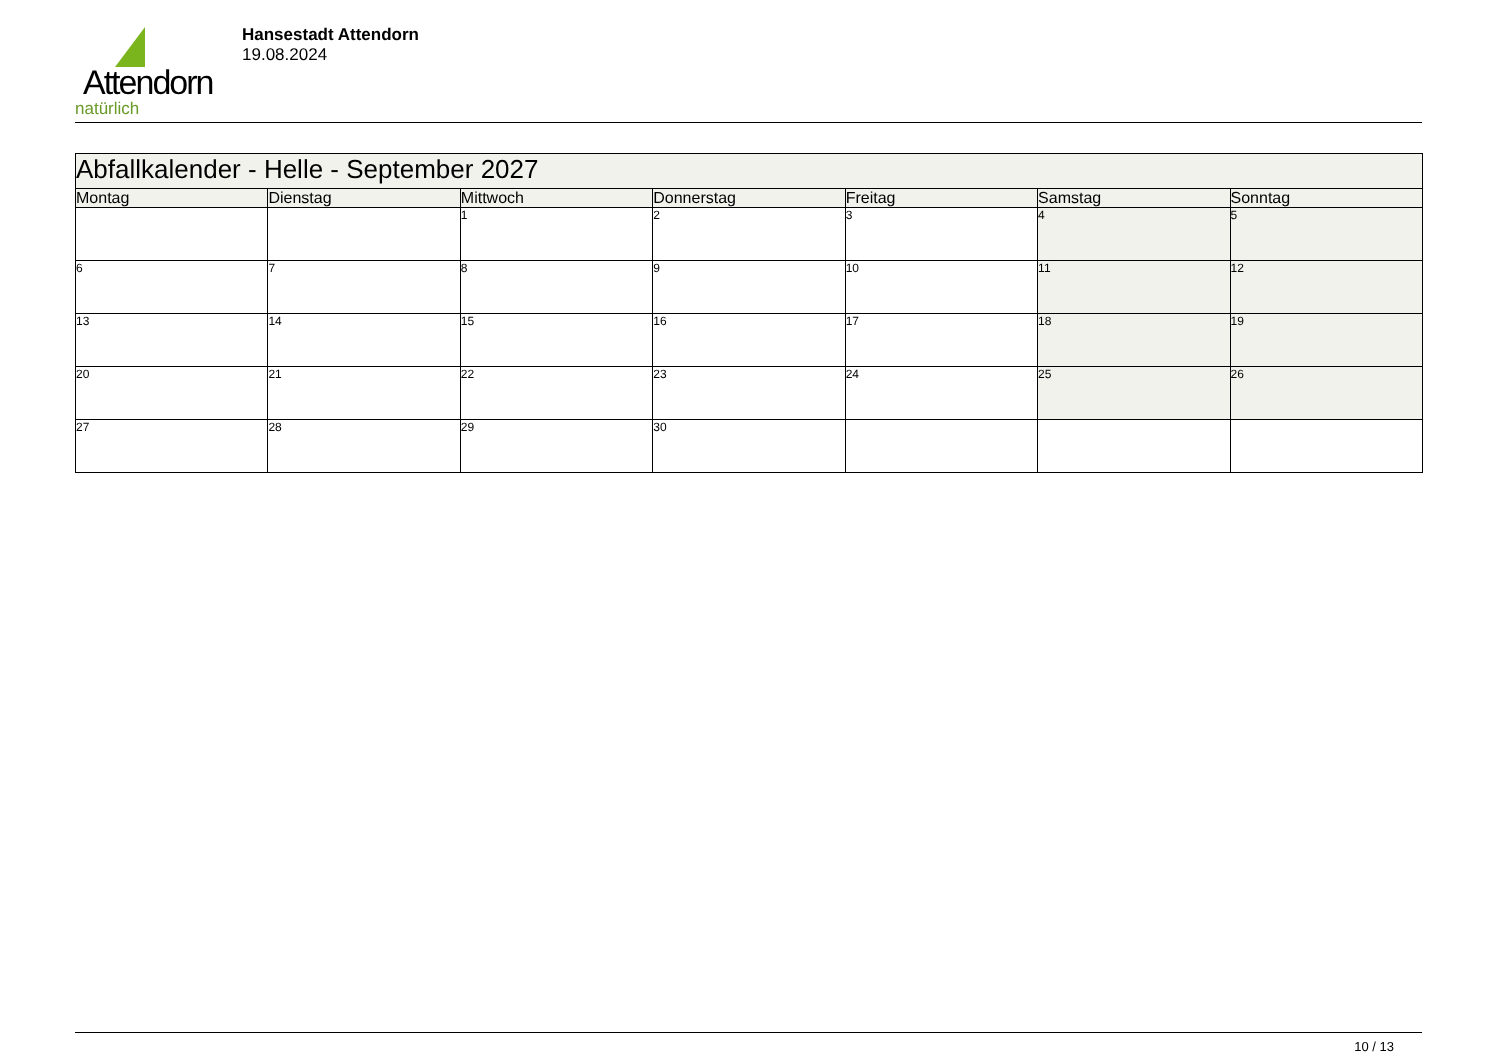Attendorn
natürlich
Hansestadt Attendorn
19.08.2024
| Abfallkalender - Helle - September 2027 | | | | | | |
| Montag | Dienstag | Mittwoch | Donnerstag | Freitag | Samstag | Sonntag |
| | | 1 | 2 | 3 | 4 | 5 |
| 6 | 7 | 8 | 9 | 10 | 11 | 12 |
| 13 | 14 | 15 | 16 | 17 | 18 | 19 |
| 20 | 21 | 22 | 23 | 24 | 25 | 26 |
| 27 | 28 | 29 | 30 | | | |
10 / 13